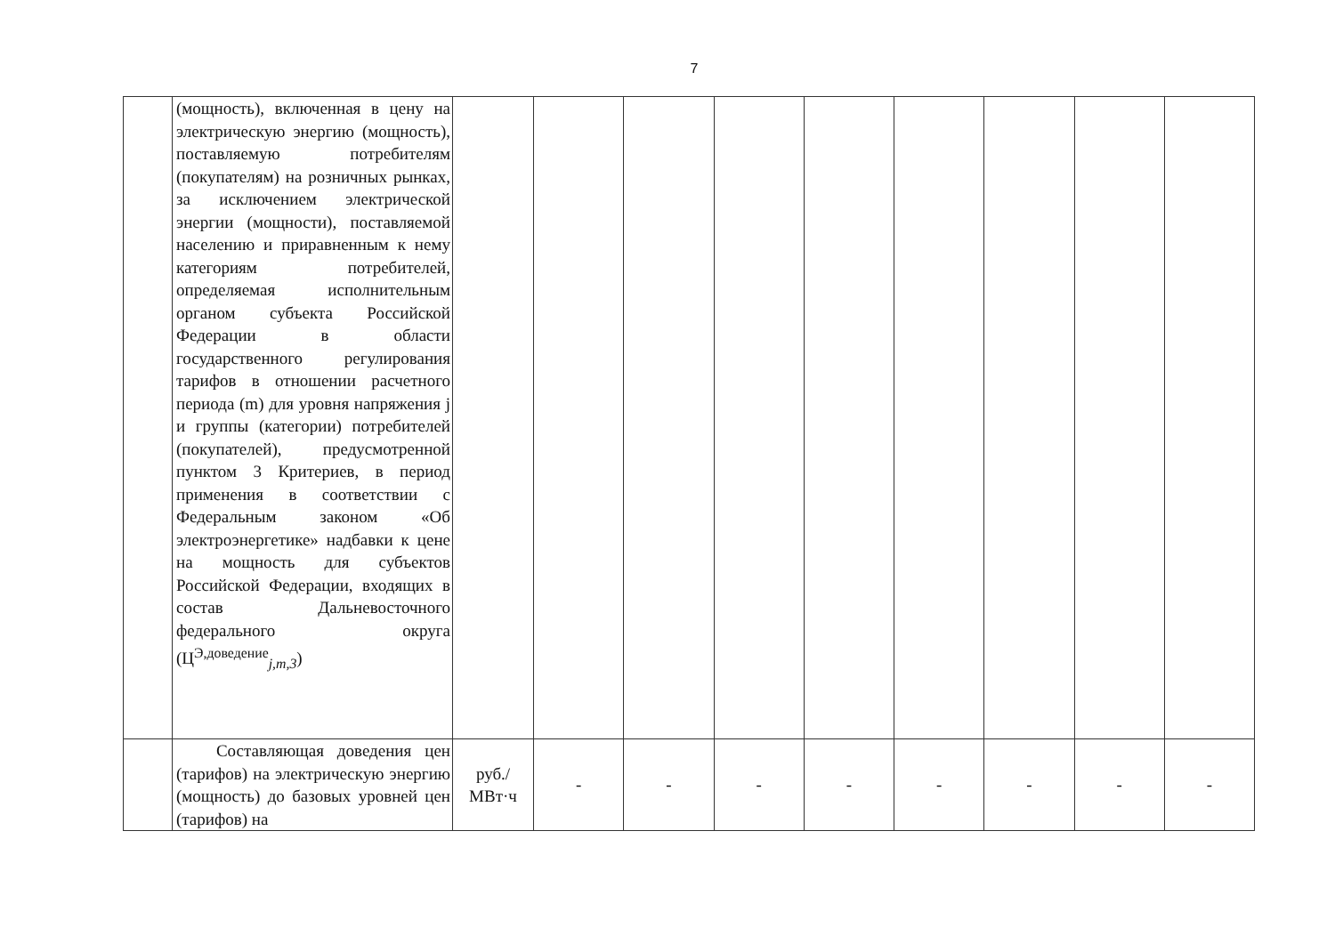7
| | (мощность), включенная в цену на электрическую энергию (мощность), поставляемую потребителям (покупателям) на розничных рынках, за исключением электрической энергии (мощности), поставляемой населению и приравненным к нему категориям потребителей, определяемая исполнительным органом субъекта Российской Федерации в области государственного регулирования тарифов в отношении расчетного периода (m) для уровня напряжения j и группы (категории) потребителей (покупателей), предусмотренной пунктом 3 Критериев, в период применения в соответствии с Федеральным законом «Об электроэнергетике» надбавки к цене на мощность для субъектов Российской Федерации, входящих в состав Дальневосточного федерального округа (Ц<sup>Э,доведение</sup><sub>j,m,3</sub>) | | | | | | | | | |
| | Составляющая доведения цен (тарифов) на электрическую энергию (мощность) до базовых уровней цен (тарифов) на | руб./ МВт·ч | - | - | - | - | - | - | - | - |